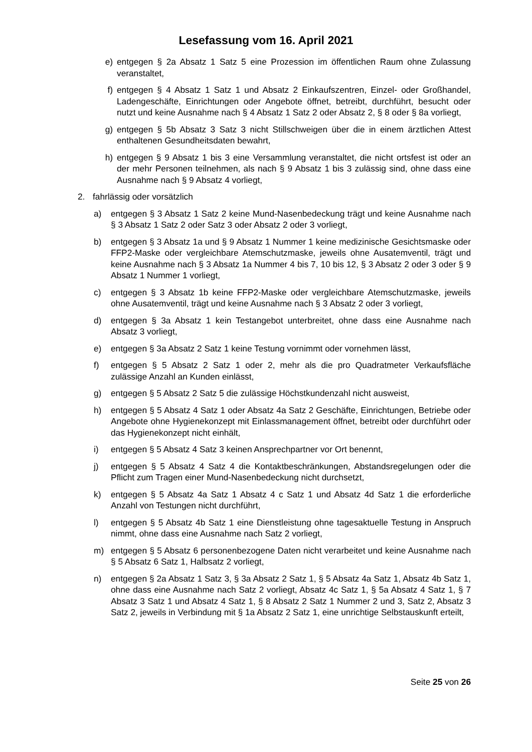Lesefassung vom 16. April 2021
e) entgegen § 2a Absatz 1 Satz 5 eine Prozession im öffentlichen Raum ohne Zulassung veranstaltet,
f) entgegen § 4 Absatz 1 Satz 1 und Absatz 2 Einkaufszentren, Einzel- oder Großhandel, Ladengeschäfte, Einrichtungen oder Angebote öffnet, betreibt, durchführt, besucht oder nutzt und keine Ausnahme nach § 4 Absatz 1 Satz 2 oder Absatz 2, § 8 oder § 8a vorliegt,
g) entgegen § 5b Absatz 3 Satz 3 nicht Stillschweigen über die in einem ärztlichen Attest enthaltenen Gesundheitsdaten bewahrt,
h) entgegen § 9 Absatz 1 bis 3 eine Versammlung veranstaltet, die nicht ortsfest ist oder an der mehr Personen teilnehmen, als nach § 9 Absatz 1 bis 3 zulässig sind, ohne dass eine Ausnahme nach § 9 Absatz 4 vorliegt,
2. fahrlässig oder vorsätzlich
a) entgegen § 3 Absatz 1 Satz 2 keine Mund-Nasenbedeckung trägt und keine Ausnahme nach § 3 Absatz 1 Satz 2 oder Satz 3 oder Absatz 2 oder 3 vorliegt,
b) entgegen § 3 Absatz 1a und § 9 Absatz 1 Nummer 1 keine medizinische Gesichtsmaske oder FFP2-Maske oder vergleichbare Atemschutzmaske, jeweils ohne Ausatemventil, trägt und keine Ausnahme nach § 3 Absatz 1a Nummer 4 bis 7, 10 bis 12, § 3 Absatz 2 oder 3 oder § 9 Absatz 1 Nummer 1 vorliegt,
c) entgegen § 3 Absatz 1b keine FFP2-Maske oder vergleichbare Atemschutzmaske, jeweils ohne Ausatemventil, trägt und keine Ausnahme nach § 3 Absatz 2 oder 3 vorliegt,
d) entgegen § 3a Absatz 1 kein Testangebot unterbreitet, ohne dass eine Ausnahme nach Absatz 3 vorliegt,
e) entgegen § 3a Absatz 2 Satz 1 keine Testung vornimmt oder vornehmen lässt,
f) entgegen § 5 Absatz 2 Satz 1 oder 2, mehr als die pro Quadratmeter Verkaufsfläche zulässige Anzahl an Kunden einlässt,
g) entgegen § 5 Absatz 2 Satz 5 die zulässige Höchstkundenzahl nicht ausweist,
h) entgegen § 5 Absatz 4 Satz 1 oder Absatz 4a Satz 2 Geschäfte, Einrichtungen, Betriebe oder Angebote ohne Hygienekonzept mit Einlassmanagement öffnet, betreibt oder durchführt oder das Hygienekonzept nicht einhält,
i) entgegen § 5 Absatz 4 Satz 3 keinen Ansprechpartner vor Ort benennt,
j) entgegen § 5 Absatz 4 Satz 4 die Kontaktbeschränkungen, Abstandsregelungen oder die Pflicht zum Tragen einer Mund-Nasenbedeckung nicht durchsetzt,
k) entgegen § 5 Absatz 4a Satz 1 Absatz 4 c Satz 1 und Absatz 4d Satz 1 die erforderliche Anzahl von Testungen nicht durchführt,
l) entgegen § 5 Absatz 4b Satz 1 eine Dienstleistung ohne tagesaktuelle Testung in Anspruch nimmt, ohne dass eine Ausnahme nach Satz 2 vorliegt,
m) entgegen § 5 Absatz 6 personenbezogene Daten nicht verarbeitet und keine Ausnahme nach § 5 Absatz 6 Satz 1, Halbsatz 2 vorliegt,
n) entgegen § 2a Absatz 1 Satz 3, § 3a Absatz 2 Satz 1, § 5 Absatz 4a Satz 1, Absatz 4b Satz 1, ohne dass eine Ausnahme nach Satz 2 vorliegt, Absatz 4c Satz 1, § 5a Absatz 4 Satz 1, § 7 Absatz 3 Satz 1 und Absatz 4 Satz 1, § 8 Absatz 2 Satz 1 Nummer 2 und 3, Satz 2, Absatz 3 Satz 2, jeweils in Verbindung mit § 1a Absatz 2 Satz 1, eine unrichtige Selbstauskunft erteilt,
Seite 25 von 26